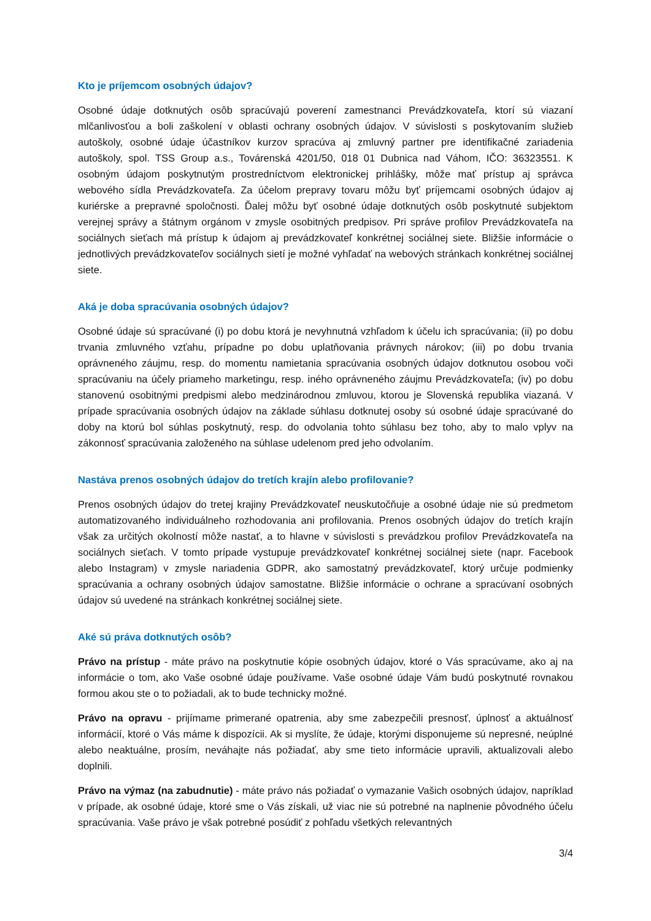Kto je príjemcom osobných údajov?
Osobné údaje dotknutých osôb spracúvajú poverení zamestnanci Prevádzkovateľa, ktorí sú viazaní mlčanlivosťou a boli zaškolení v oblasti ochrany osobných údajov. V súvislosti s poskytovaním služieb autoškoly, osobné údaje účastníkov kurzov spracúva aj zmluvný partner pre identifikačné zariadenia autoškoly, spol. TSS Group a.s., Továrenská 4201/50, 018 01 Dubnica nad Váhom, IČO: 36323551. K osobným údajom poskytnutým prostredníctvom elektronickej prihlášky, môže mať prístup aj správca webového sídla Prevádzkovateľa. Za účelom prepravy tovaru môžu byť príjemcami osobných údajov aj kuriérske a prepravné spoločnosti. Ďalej môžu byť osobné údaje dotknutých osôb poskytnuté subjektom verejnej správy a štátnym orgánom v zmysle osobitných predpisov. Pri správe profilov Prevádzkovateľa na sociálnych sieťach má prístup k údajom aj prevádzkovateľ konkrétnej sociálnej siete. Bližšie informácie o jednotlivých prevádzkovateľov sociálnych sietí je možné vyhľadať na webových stránkach konkrétnej sociálnej siete.
Aká je doba spracúvania osobných údajov?
Osobné údaje sú spracúvané (i) po dobu ktorá je nevyhnutná vzhľadom k účelu ich spracúvania; (ii) po dobu trvania zmluvného vzťahu, prípadne po dobu uplatňovania právnych nárokov; (iii) po dobu trvania oprávneného záujmu, resp. do momentu namietania spracúvania osobných údajov dotknutou osobou voči spracúvaniu na účely priameho marketingu, resp. iného oprávneného záujmu Prevádzkovateľa; (iv) po dobu stanovenú osobitnými predpismi alebo medzinárodnou zmluvou, ktorou je Slovenská republika viazaná. V prípade spracúvania osobných údajov na základe súhlasu dotknutej osoby sú osobné údaje spracúvané do doby na ktorú bol súhlas poskytnutý, resp. do odvolania tohto súhlasu bez toho, aby to malo vplyv na zákonnosť spracúvania založeného na súhlase udelenom pred jeho odvolaním.
Nastáva prenos osobných údajov do tretích krajín alebo profilovanie?
Prenos osobných údajov do tretej krajiny Prevádzkovateľ neuskutočňuje a osobné údaje nie sú predmetom automatizovaného individuálneho rozhodovania ani profilovania. Prenos osobných údajov do tretích krajín však za určitých okolností môže nastať, a to hlavne v súvislosti s prevádzkou profilov Prevádzkovateľa na sociálnych sieťach. V tomto prípade vystupuje prevádzkovateľ konkrétnej sociálnej siete (napr. Facebook alebo Instagram) v zmysle nariadenia GDPR, ako samostatný prevádzkovateľ, ktorý určuje podmienky spracúvania a ochrany osobných údajov samostatne. Bližšie informácie o ochrane a spracúvaní osobných údajov sú uvedené na stránkach konkrétnej sociálnej siete.
Aké sú práva dotknutých osôb?
Právo na prístup - máte právo na poskytnutie kópie osobných údajov, ktoré o Vás spracúvame, ako aj na informácie o tom, ako Vaše osobné údaje používame. Vaše osobné údaje Vám budú poskytnuté rovnakou formou akou ste o to požiadali, ak to bude technicky možné.
Právo na opravu - prijímame primerané opatrenia, aby sme zabezpečili presnosť, úplnosť a aktuálnosť informácií, ktoré o Vás máme k dispozícii. Ak si myslíte, že údaje, ktorými disponujeme sú nepresné, neúplné alebo neaktuálne, prosím, neváhajte nás požiadať, aby sme tieto informácie upravili, aktualizovali alebo doplnili.
Právo na výmaz (na zabudnutie) - máte právo nás požiadať o vymazanie Vašich osobných údajov, napríklad v prípade, ak osobné údaje, ktoré sme o Vás získali, už viac nie sú potrebné na naplnenie pôvodného účelu spracúvania. Vaše právo je však potrebné posúdiť z pohľadu všetkých relevantných
3/4